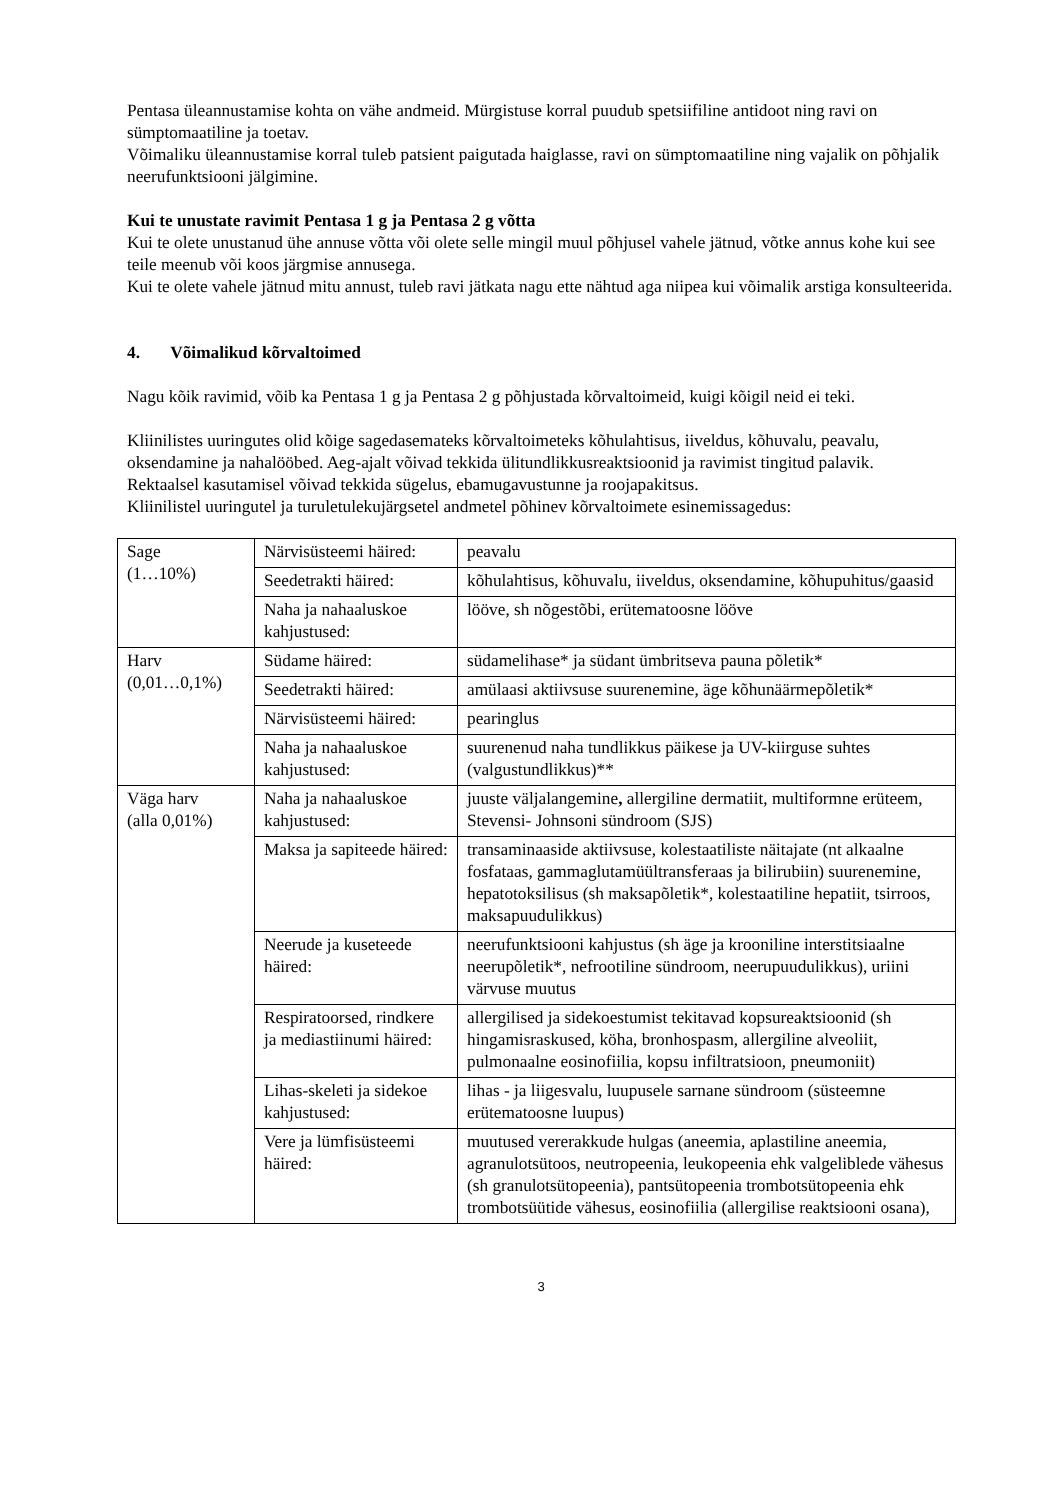Pentasa üleannustamise kohta on vähe andmeid. Mürgistuse korral puudub spetsiifiline antidoot ning ravi on sümptomaatiline ja toetav.
Võimaliku üleannustamise korral tuleb patsient paigutada haiglasse, ravi on sümptomaatiline ning vajalik on põhjalik neerufunktsiooni jälgimine.
Kui te unustate ravimit Pentasa 1 g ja Pentasa 2 g võtta
Kui te olete unustanud ühe annuse võtta või olete selle mingil muul põhjusel vahele jätnud, võtke annus kohe kui see teile meenub või koos järgmise annusega.
Kui te olete vahele jätnud mitu annust, tuleb ravi jätkata nagu ette nähtud aga niipea kui võimalik arstiga konsulteerida.
4. Võimalikud kõrvaltoimed
Nagu kõik ravimid, võib ka Pentasa 1 g ja Pentasa 2 g põhjustada kõrvaltoimeid, kuigi kõigil neid ei teki.
Kliinilistes uuringutes olid kõige sagedasemateks kõrvaltoimeteks kõhulahtisus, iiveldus, kõhuvalu, peavalu, oksendamine ja nahalööbed. Aeg-ajalt võivad tekkida ülitundlikkusreaktsioonid ja ravimist tingitud palavik.
Rektaalsel kasutamisel võivad tekkida sügelus, ebamugavustunne ja roojapakitsus.
Kliinilistel uuringutel ja turuletulekujärgsetel andmetel põhinev kõrvaltoimete esinemissagedus:
| Sage (1…10%) | Närvisüsteemi häired: | peavalu |
| | Seedetrakti häired: | kõhulahtisus, kõhuvalu, iiveldus, oksendamine, kõhupuhitus/gaasid |
| | Naha ja nahaaluskoe kahjustused: | lööve, sh nõgestõbi, erütematoosne lööve |
| Harv (0,01…0,1%) | Südame häired: | südamelihase* ja südant ümbritseva pauna põletik* |
| | Seedetrakti häired: | amülaasi aktiivsuse suurenemine, äge kõhunäärmepõletik* |
| | Närvisüsteemi häired: | pearinglus |
| | Naha ja nahaaluskoe kahjustused: | suurenenud naha tundlikkus päikese ja UV-kiirguse suhtes (valgustundlikkus)** |
| Väga harv (alla 0,01%) | Naha ja nahaaluskoe kahjustused: | juuste väljalangemine , allergiline dermatiit, multiformne erüteem, Stevensi- Johnsoni sündroom (SJS) |
| | Maksa ja sapiteede häired: | transaminaaside aktiivsuse, kolestaatiliste näitajate (nt alkaalne fosfataas, gammaglutamüültransferaas ja bilirubiin) suurenemine, hepatotoksilisus (sh maksapõletik*, kolestaatiline hepatiit, tsirroos, maksapuudulikkus) |
| | Neerude ja kuseteede häired: | neerufunktsiooni kahjustus (sh äge ja krooniline interstitsiaalne neerupõletik*, nefrootiline sündroom, neerupuudulikkus), uriini värvuse muutus |
| | Respiratoorsed, rindkere ja mediastiinumi häired: | allergilised ja sidekoestumist tekitavad kopsureaktsioonid (sh hingamisraskused, köha, bronhospasm, allergiline alveoliit, pulmonaalne eosinofiilia, kopsu infiltratsioon, pneumoniit) |
| | Lihas-skeleti ja sidekoe kahjustused: | lihas - ja liigesvalu, luupusele sarnane sündroom (süsteemne erütematoosne luupus) |
| | Vere ja lümfisüsteemi häired: | muutused vererakkude hulgas (aneemia, aplastiline aneemia, agranulotsütoos, neutropeenia, leukopeenia ehk valgeliblede vähesus (sh granulotsütopeenia), pantsütopeenia trombotsütopeenia ehk trombotsüütide vähesus, eosinofiilia (allergilise reaktsiooni osana), |
3